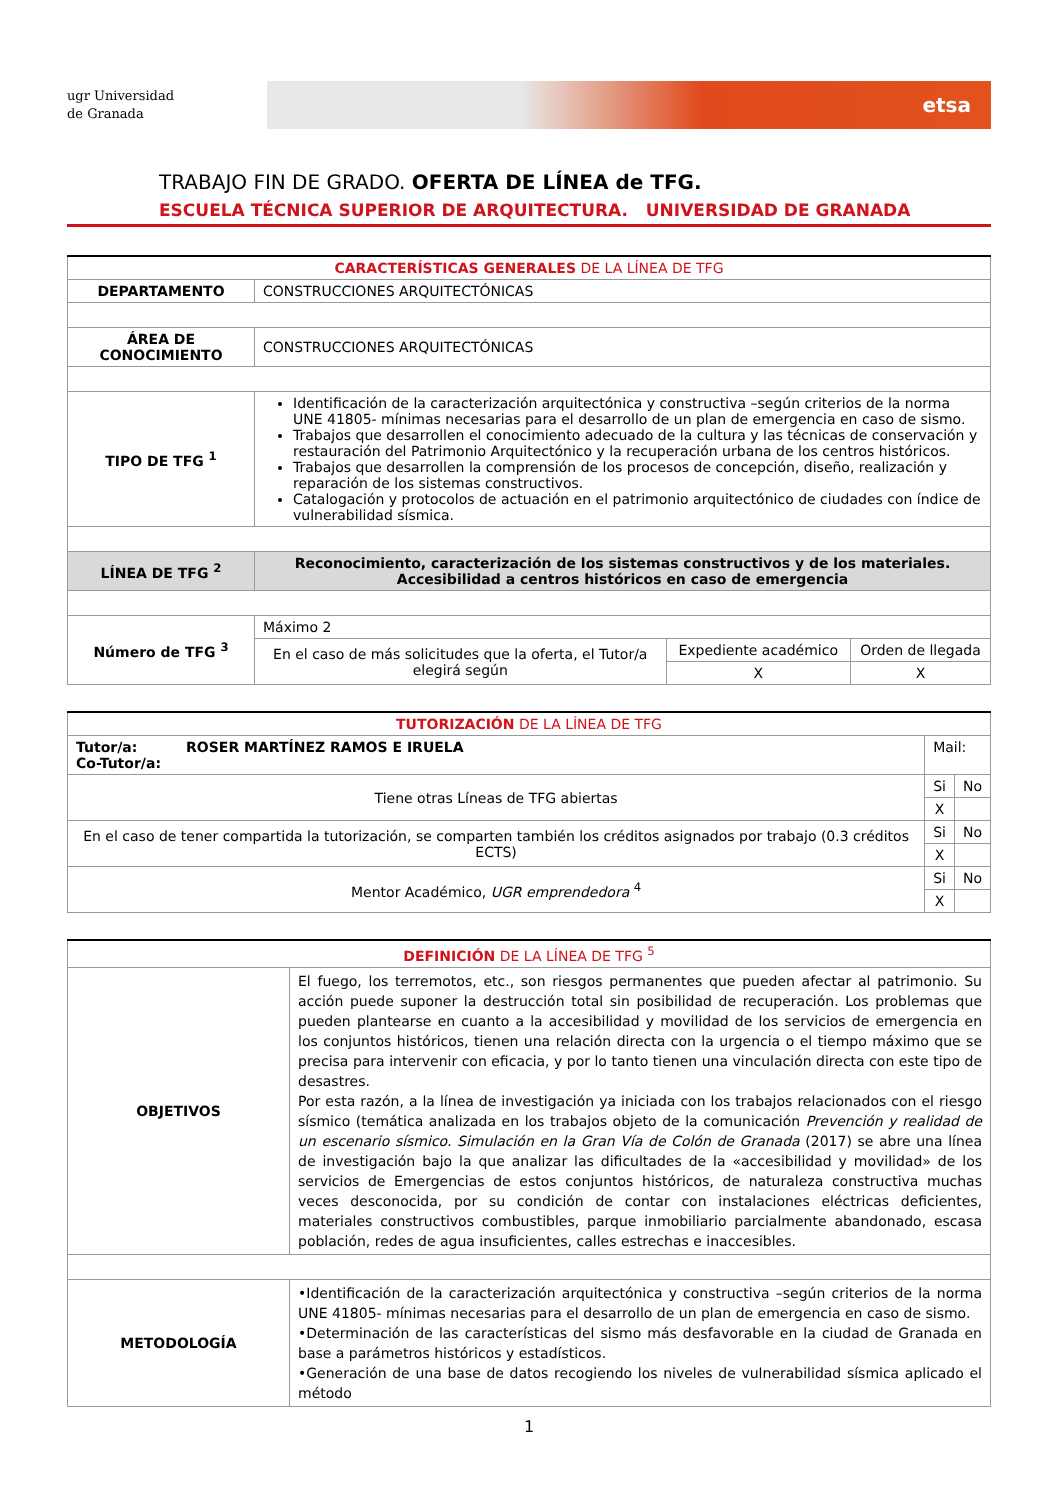ugr Universidad
de Granada
etsa
TRABAJO FIN DE GRADO. OFERTA DE LÍNEA de TFG.
ESCUELA TÉCNICA SUPERIOR DE ARQUITECTURA. UNIVERSIDAD DE GRANADA
| CARACTERÍSTICAS GENERALES DE LA LÍNEA DE TFG | | | |
| --- | --- | --- | --- |
| DEPARTAMENTO | CONSTRUCCIONES ARQUITECTÓNICAS | | |
| ÁREA DE CONOCIMIENTO | CONSTRUCCIONES ARQUITECTÓNICAS | | |
| TIPO DE TFG <sup>1</sup> | Identificación de la caracterización arquitectónica y constructiva –según criterios de la norma UNE 41805- mínimas necesarias para el desarrollo de un plan de emergencia en caso de sismo. Trabajos que desarrollen el conocimiento adecuado de la cultura y las técnicas de conservación y restauración del Patrimonio Arquitectónico y la recuperación urbana de los centros históricos. Trabajos que desarrollen la comprensión de los procesos de concepción, diseño, realización y reparación de los sistemas constructivos. Catalogación y protocolos de actuación en el patrimonio arquitectónico de ciudades con índice de vulnerabilidad sísmica. | | |
| LÍNEA DE TFG <sup>2</sup> | Reconocimiento, caracterización de los sistemas constructivos y de los materiales. Accesibilidad a centros históricos en caso de emergencia | | |
| Número de TFG <sup>3</sup> | Máximo 2 | | |
| | En el caso de más solicitudes que la oferta, el Tutor/a elegirá según | Expediente académico | Orden de llegada |
| | | X | X |
| TUTORIZACIÓN DE LA LÍNEA DE TFG | | |
| --- | --- | --- |
| Tutor/a: ROSER MARTÍNEZ RAMOS E IRUELA Co-Tutor/a: | Mail: | |
| Tiene otras Líneas de TFG abiertas | Si | No |
| | X | |
| En el caso de tener compartida la tutorización, se comparten también los créditos asignados por trabajo (0.3 créditos ECTS) | Si | No |
| | X | |
| Mentor Académico, UGR emprendedora <sup>4</sup> | Si | No |
| | X | |
| DEFINICIÓN DE LA LÍNEA DE TFG <sup>5</sup> | |
| --- | --- |
| OBJETIVOS | El fuego, los terremotos, etc., son riesgos permanentes que pueden afectar al patrimonio. Su acción puede suponer la destrucción total sin posibilidad de recuperación. Los problemas que pueden plantearse en cuanto a la accesibilidad y movilidad de los servicios de emergencia en los conjuntos históricos, tienen una relación directa con la urgencia o el tiempo máximo que se precisa para intervenir con eficacia, y por lo tanto tienen una vinculación directa con este tipo de desastres. Por esta razón, a la línea de investigación ya iniciada con los trabajos relacionados con el riesgo sísmico (temática analizada en los trabajos objeto de la comunicación Prevención y realidad de un escenario sísmico. Simulación en la Gran Vía de Colón de Granada (2017) se abre una línea de investigación bajo la que analizar las dificultades de la «accesibilidad y movilidad» de los servicios de Emergencias de estos conjuntos históricos, de naturaleza constructiva muchas veces desconocida, por su condición de contar con instalaciones eléctricas deficientes, materiales constructivos combustibles, parque inmobiliario parcialmente abandonado, escasa población, redes de agua insuficientes, calles estrechas e inaccesibles. |
| METODOLOGÍA | •Identificación de la caracterización arquitectónica y constructiva –según criterios de la norma UNE 41805- mínimas necesarias para el desarrollo de un plan de emergencia en caso de sismo. •Determinación de las características del sismo más desfavorable en la ciudad de Granada en base a parámetros históricos y estadísticos. •Generación de una base de datos recogiendo los niveles de vulnerabilidad sísmica aplicado el método |
1